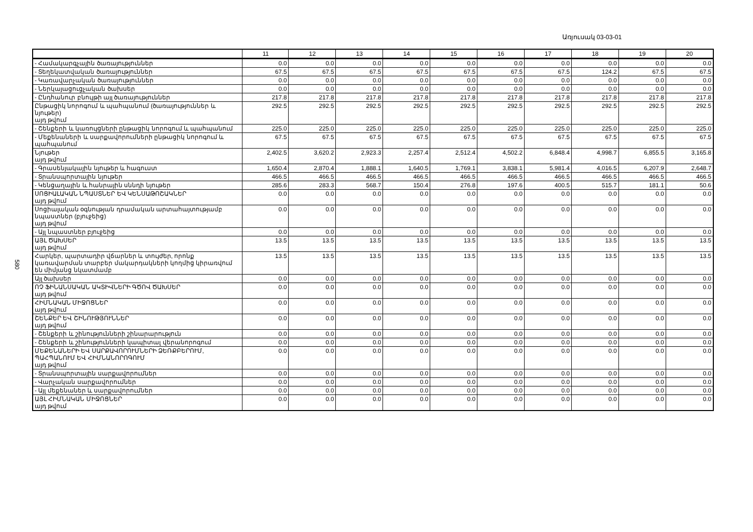Առյուսակ 03-03-01
580
| | 11 | 12 | 13 | 14 | 15 | 16 | 17 | 18 | 19 | 20 |
| --- | --- | --- | --- | --- | --- | --- | --- | --- | --- | --- |
| - Համակարգչային ծառայություններ | 0.0 | 0.0 | 0.0 | 0.0 | 0.0 | 0.0 | 0.0 | 0.0 | 0.0 | 0.0 |
| - Տեղեկատվական ծառայություններ | 67.5 | 67.5 | 67.5 | 67.5 | 67.5 | 67.5 | 67.5 | 124.2 | 67.5 | 67.5 |
| - Կառավարչական ծառայություններ | 0.0 | 0.0 | 0.0 | 0.0 | 0.0 | 0.0 | 0.0 | 0.0 | 0.0 | 0.0 |
| - Ներկայացուցչական ծախսեր | 0.0 | 0.0 | 0.0 | 0.0 | 0.0 | 0.0 | 0.0 | 0.0 | 0.0 | 0.0 |
| - Ընդհանուր բնույթի այլ ծառայություններ | 217.8 | 217.8 | 217.8 | 217.8 | 217.8 | 217.8 | 217.8 | 217.8 | 217.8 | 217.8 |
| Ընթացիկ նորոգում և պահպանում (ծառայություններ և նյութեր) այդ թվում | 292.5 | 292.5 | 292.5 | 292.5 | 292.5 | 292.5 | 292.5 | 292.5 | 292.5 | 292.5 |
| - Շենքերի և կառույցների ընթացիկ նորոգում և պահպանում | 225.0 | 225.0 | 225.0 | 225.0 | 225.0 | 225.0 | 225.0 | 225.0 | 225.0 | 225.0 |
| - Մեքենաների և սարքավորումների ընթացիկ նորոգում և պահպանում | 67.5 | 67.5 | 67.5 | 67.5 | 67.5 | 67.5 | 67.5 | 67.5 | 67.5 | 67.5 |
| Նյութեր այդ թվում | 2,402.5 | 3,620.2 | 2,923.3 | 2,257.4 | 2,512.4 | 4,502.2 | 6,848.4 | 4,998.7 | 6,855.5 | 3,165.8 |
| - Գրասենյակային նյութեր և հագուստ | 1,650.4 | 2,870.4 | 1,888.1 | 1,640.5 | 1,769.1 | 3,838.1 | 5,981.4 | 4,016.5 | 6,207.9 | 2,648.7 |
| - Տրանսպորտային նյութեր | 466.5 | 466.5 | 466.5 | 466.5 | 466.5 | 466.5 | 466.5 | 466.5 | 466.5 | 466.5 |
| - Կենցաղային և հանրային սննդի նյութեր | 285.6 | 283.3 | 568.7 | 150.4 | 276.8 | 197.6 | 400.5 | 515.7 | 181.1 | 50.6 |
| ՍՈՑԻԱԼԱԿԱՆ ՆՊԱՍՏՆԵՐ ԵՎ ԿԵՆՍԱԹՈՇԱԿՆԵՐ այդ թվում | 0.0 | 0.0 | 0.0 | 0.0 | 0.0 | 0.0 | 0.0 | 0.0 | 0.0 | 0.0 |
| Սոցիալական օգնության դրամական արտահայտությամբ նպաստներ (բյուջեից) այդ թվում | 0.0 | 0.0 | 0.0 | 0.0 | 0.0 | 0.0 | 0.0 | 0.0 | 0.0 | 0.0 |
| - Այլ նպաստներ բյուջեից | 0.0 | 0.0 | 0.0 | 0.0 | 0.0 | 0.0 | 0.0 | 0.0 | 0.0 | 0.0 |
| ԱՅԼ ԾԱԽՍԵՐ այդ թվում | 13.5 | 13.5 | 13.5 | 13.5 | 13.5 | 13.5 | 13.5 | 13.5 | 13.5 | 13.5 |
| Հարկեր, պարտադիր վճարներ և տույժեր, որոնք կառավարման տարբեր մակարդակների կողմից կիրառվում են միմյանց նկատմամբ | 13.5 | 13.5 | 13.5 | 13.5 | 13.5 | 13.5 | 13.5 | 13.5 | 13.5 | 13.5 |
| Այլ ծախսեր | 0.0 | 0.0 | 0.0 | 0.0 | 0.0 | 0.0 | 0.0 | 0.0 | 0.0 | 0.0 |
| ՈՉ ՖԻՆԱՆՍԱԿԱՆ ԱԿՏԻՎՆԵՐԻ ԳԾՈՎ ԾԱԽՍԵՐ այդ թվում | 0.0 | 0.0 | 0.0 | 0.0 | 0.0 | 0.0 | 0.0 | 0.0 | 0.0 | 0.0 |
| ՀԻՄՆԱԿԱՆ ՄԻՋՈՑՆԵՐ այդ թվում | 0.0 | 0.0 | 0.0 | 0.0 | 0.0 | 0.0 | 0.0 | 0.0 | 0.0 | 0.0 |
| ՇԵՆՔԵՐ ԵՎ ՇԻՆՈՒԹՅՈՒՆՆԵՐ այդ թվում | 0.0 | 0.0 | 0.0 | 0.0 | 0.0 | 0.0 | 0.0 | 0.0 | 0.0 | 0.0 |
| - Շենքերի և շինությունների շինարարություն | 0.0 | 0.0 | 0.0 | 0.0 | 0.0 | 0.0 | 0.0 | 0.0 | 0.0 | 0.0 |
| - Շենքերի և շինությունների կապիտալ վերանորոգում | 0.0 | 0.0 | 0.0 | 0.0 | 0.0 | 0.0 | 0.0 | 0.0 | 0.0 | 0.0 |
| ՄԵՔԵՆԱՆԵՐԻ ԵՎ ՍԱՐՔԱՎՈՐՈՒՄՆԵՐԻ ՁԵՌՔԲԵՐՈՒՄ, ՊԱՀՊԱՆՈՒՄ ԵՎ ՀԻՄՆԱՆՈՐՈԳՈՒՄ այդ թվում | 0.0 | 0.0 | 0.0 | 0.0 | 0.0 | 0.0 | 0.0 | 0.0 | 0.0 | 0.0 |
| - Տրանսպորտային սարքավորումներ | 0.0 | 0.0 | 0.0 | 0.0 | 0.0 | 0.0 | 0.0 | 0.0 | 0.0 | 0.0 |
| - Վարչական սարքավորումներ | 0.0 | 0.0 | 0.0 | 0.0 | 0.0 | 0.0 | 0.0 | 0.0 | 0.0 | 0.0 |
| - Այլ մեքենաներ և սարքավորումներ | 0.0 | 0.0 | 0.0 | 0.0 | 0.0 | 0.0 | 0.0 | 0.0 | 0.0 | 0.0 |
| ԱՅԼ ՀԻՄՆԱԿԱՆ ՄԻՋՈՑՆԵՐ այդ թվում | 0.0 | 0.0 | 0.0 | 0.0 | 0.0 | 0.0 | 0.0 | 0.0 | 0.0 | 0.0 |